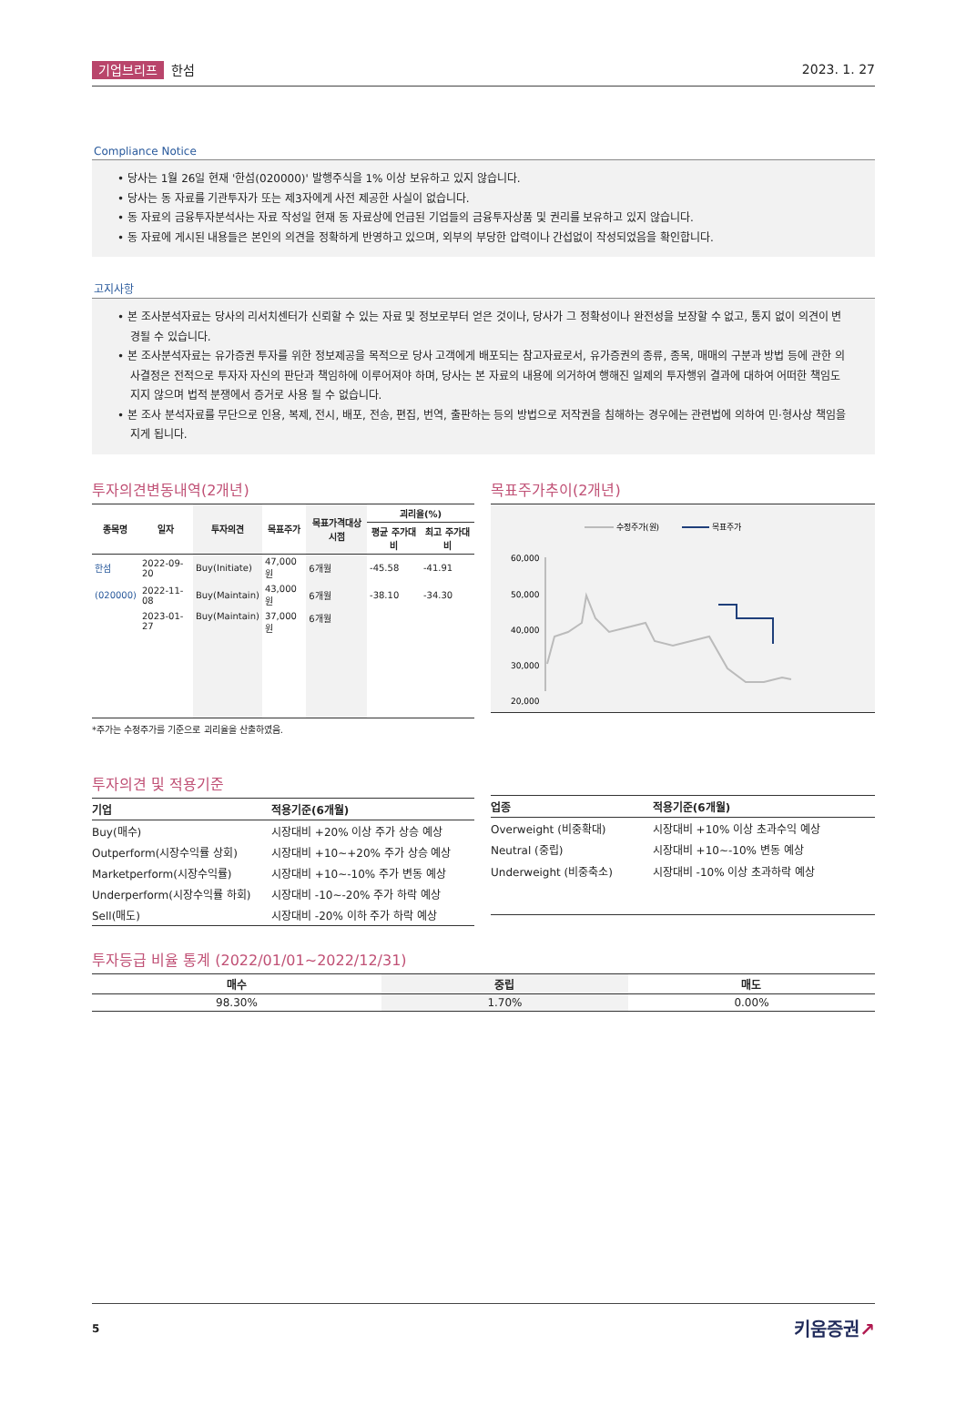기업브리프 한섬 2023. 1. 27
Compliance Notice
• 당사는 1월 26일 현재 '한섬(020000)' 발행주식을 1% 이상 보유하고 있지 않습니다.
• 당사는 동 자료를 기관투자가 또는 제3자에게 사전 제공한 사실이 없습니다.
• 동 자료의 금융투자분석사는 자료 작성일 현재 동 자료상에 언급된 기업들의 금융투자상품 및 권리를 보유하고 있지 않습니다.
• 동 자료에 게시된 내용들은 본인의 의견을 정확하게 반영하고 있으며, 외부의 부당한 압력이나 간섭없이 작성되었음을 확인합니다.
고지사항
• 본 조사분석자료는 당사의 리서치센터가 신뢰할 수 있는 자료 및 정보로부터 얻은 것이나, 당사가 그 정확성이나 완전성을 보장할 수 없고, 통지 없이 의견이 변경될 수 있습니다.
• 본 조사분석자료는 유가증권 투자를 위한 정보제공을 목적으로 당사 고객에게 배포되는 참고자료로서, 유가증권의 종류, 종목, 매매의 구분과 방법 등에 관한 의사결정은 전적으로 투자자 자신의 판단과 책임하에 이루어져야 하며, 당사는 본 자료의 내용에 의거하여 행해진 일제의 투자행위 결과에 대하여 어떠한 책임도 지지 않으며 법적 분쟁에서 증거로 사용 될 수 없습니다.
• 본 조사 분석자료를 무단으로 인용, 복제, 전시, 배포, 전송, 편집, 번역, 출판하는 등의 방법으로 저작권을 침해하는 경우에는 관련법에 의하여 민·형사상 책임을 지게 됩니다.
투자의견변동내역(2개년)
| 종목명 | 일자 | 투자의견 | 목표주가 | 목표가격대상시점 | 괴리율(%) | |
| --- | --- | --- | --- | --- | --- | --- |
| | | | | | 평균 주가대비 | 최고 주가대비 |
| 한섬 | 2022-09-20 | Buy(Initiate) | 47,000원 | 6개월 | -45.58 | -41.91 |
| (020000) | 2022-11-08 | Buy(Maintain) | 43,000원 | 6개월 | -38.10 | -34.30 |
| | 2023-01-27 | Buy(Maintain) | 37,000원 | 6개월 | | |
*주가는 수정주가를 기준으로 괴리율을 산출하였음.
목표주가추이(2개년)
수정주가(원)
목표주가
60,000
50,000
40,000
30,000
20,000
투자의견 및 적용기준
| 기업 | 적용기준(6개월) |
| --- | --- |
| Buy(매수) | 시장대비 +20% 이상 주가 상승 예상 |
| Outperform(시장수익률 상회) | 시장대비 +10~+20% 주가 상승 예상 |
| Marketperform(시장수익률) | 시장대비 +10~-10% 주가 변동 예상 |
| Underperform(시장수익률 하회) | 시장대비 -10~-20% 주가 하락 예상 |
| Sell(매도) | 시장대비 -20% 이하 주가 하락 예상 |
| 업종 | 적용기준(6개월) |
| --- | --- |
| Overweight (비중확대) | 시장대비 +10% 이상 초과수익 예상 |
| Neutral (중립) | 시장대비 +10~-10% 변동 예상 |
| Underweight (비중축소) | 시장대비 -10% 이상 초과하락 예상 |
투자등급 비율 통계 (2022/01/01~2022/12/31)
| 매수 | 중립 | 매도 |
| --- | --- | --- |
| 98.30% | 1.70% | 0.00% |
5 키움증권↗